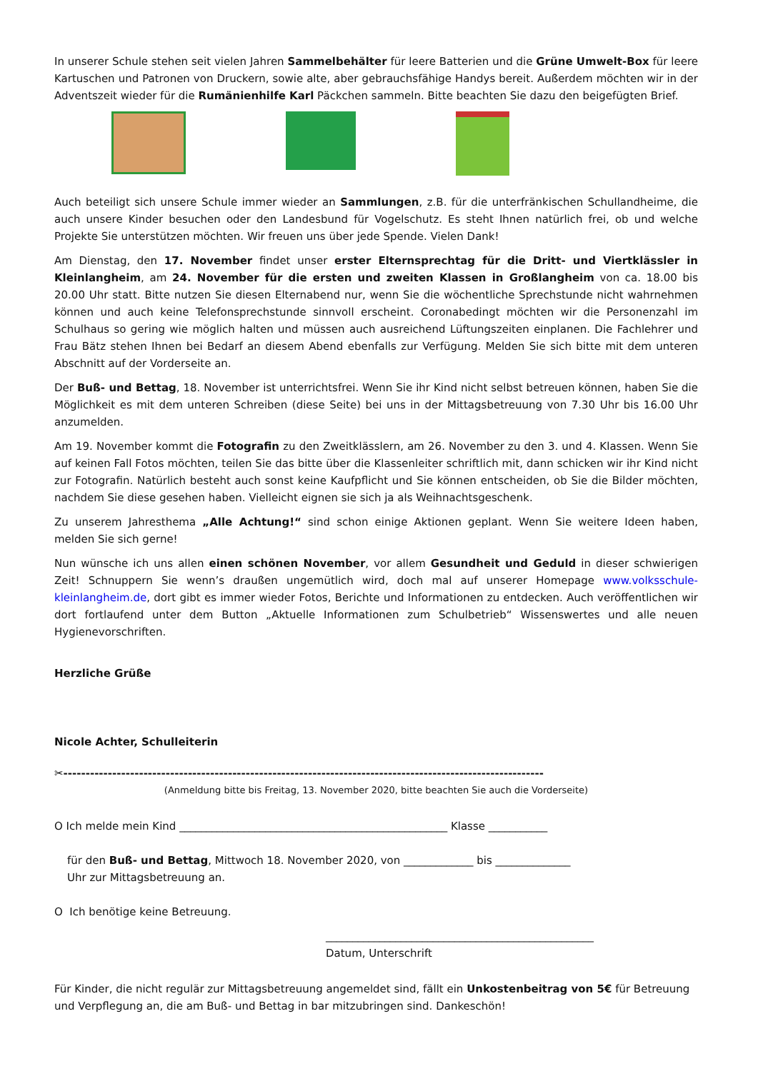In unserer Schule stehen seit vielen Jahren Sammelbehälter für leere Batterien und die Grüne Umwelt-Box für leere Kartuschen und Patronen von Druckern, sowie alte, aber gebrauchsfähige Handys bereit. Außerdem möchten wir in der Adventszeit wieder für die Rumänienhilfe Karl Päckchen sammeln. Bitte beachten Sie dazu den beigefügten Brief.
Auch beteiligt sich unsere Schule immer wieder an Sammlungen, z.B. für die unterfränkischen Schullandheime, die auch unsere Kinder besuchen oder den Landesbund für Vogelschutz. Es steht Ihnen natürlich frei, ob und welche Projekte Sie unterstützen möchten. Wir freuen uns über jede Spende. Vielen Dank!
Am Dienstag, den 17. November findet unser erster Elternsprechtag für die Dritt- und Viertklässler in Kleinlangheim, am 24. November für die ersten und zweiten Klassen in Großlangheim von ca. 18.00 bis 20.00 Uhr statt. Bitte nutzen Sie diesen Elternabend nur, wenn Sie die wöchentliche Sprechstunde nicht wahrnehmen können und auch keine Telefonsprechstunde sinnvoll erscheint. Coronabedingt möchten wir die Personenzahl im Schulhaus so gering wie möglich halten und müssen auch ausreichend Lüftungszeiten einplanen. Die Fachlehrer und Frau Bätz stehen Ihnen bei Bedarf an diesem Abend ebenfalls zur Verfügung. Melden Sie sich bitte mit dem unteren Abschnitt auf der Vorderseite an.
Der Buß- und Bettag, 18. November ist unterrichtsfrei. Wenn Sie ihr Kind nicht selbst betreuen können, haben Sie die Möglichkeit es mit dem unteren Schreiben (diese Seite) bei uns in der Mittagsbetreuung von 7.30 Uhr bis 16.00 Uhr anzumelden.
Am 19. November kommt die Fotografin zu den Zweitklässlern, am 26. November zu den 3. und 4. Klassen. Wenn Sie auf keinen Fall Fotos möchten, teilen Sie das bitte über die Klassenleiter schriftlich mit, dann schicken wir ihr Kind nicht zur Fotografin. Natürlich besteht auch sonst keine Kaufpflicht und Sie können entscheiden, ob Sie die Bilder möchten, nachdem Sie diese gesehen haben. Vielleicht eignen sie sich ja als Weihnachtsgeschenk.
Zu unserem Jahresthema „Alle Achtung!“ sind schon einige Aktionen geplant. Wenn Sie weitere Ideen haben, melden Sie sich gerne!
Nun wünsche ich uns allen einen schönen November, vor allem Gesundheit und Geduld in dieser schwierigen Zeit! Schnuppern Sie wenn’s draußen ungemütlich wird, doch mal auf unserer Homepage www.volksschule-kleinlangheim.de, dort gibt es immer wieder Fotos, Berichte und Informationen zu entdecken. Auch veröffentlichen wir dort fortlaufend unter dem Button „Aktuelle Informationen zum Schulbetrieb“ Wissenswertes und alle neuen Hygienevorschriften.
Herzliche Grüße
Nicole Achter, Schulleiterin
✂------------------------------------------------------------------------------------------------------------
(Anmeldung bitte bis Freitag, 13. November 2020, bitte beachten Sie auch die Vorderseite)
O Ich melde mein Kind __________________________________________________ Klasse ___________
für den Buß- und Bettag, Mittwoch 18. November 2020, von _____________ bis ______________
Uhr zur Mittagsbetreuung an.
O Ich benötige keine Betreuung.
__________________________________________________
Datum, Unterschrift
Für Kinder, die nicht regulär zur Mittagsbetreuung angemeldet sind, fällt ein Unkostenbeitrag von 5€ für Betreuung und Verpflegung an, die am Buß- und Bettag in bar mitzubringen sind. Dankeschön!